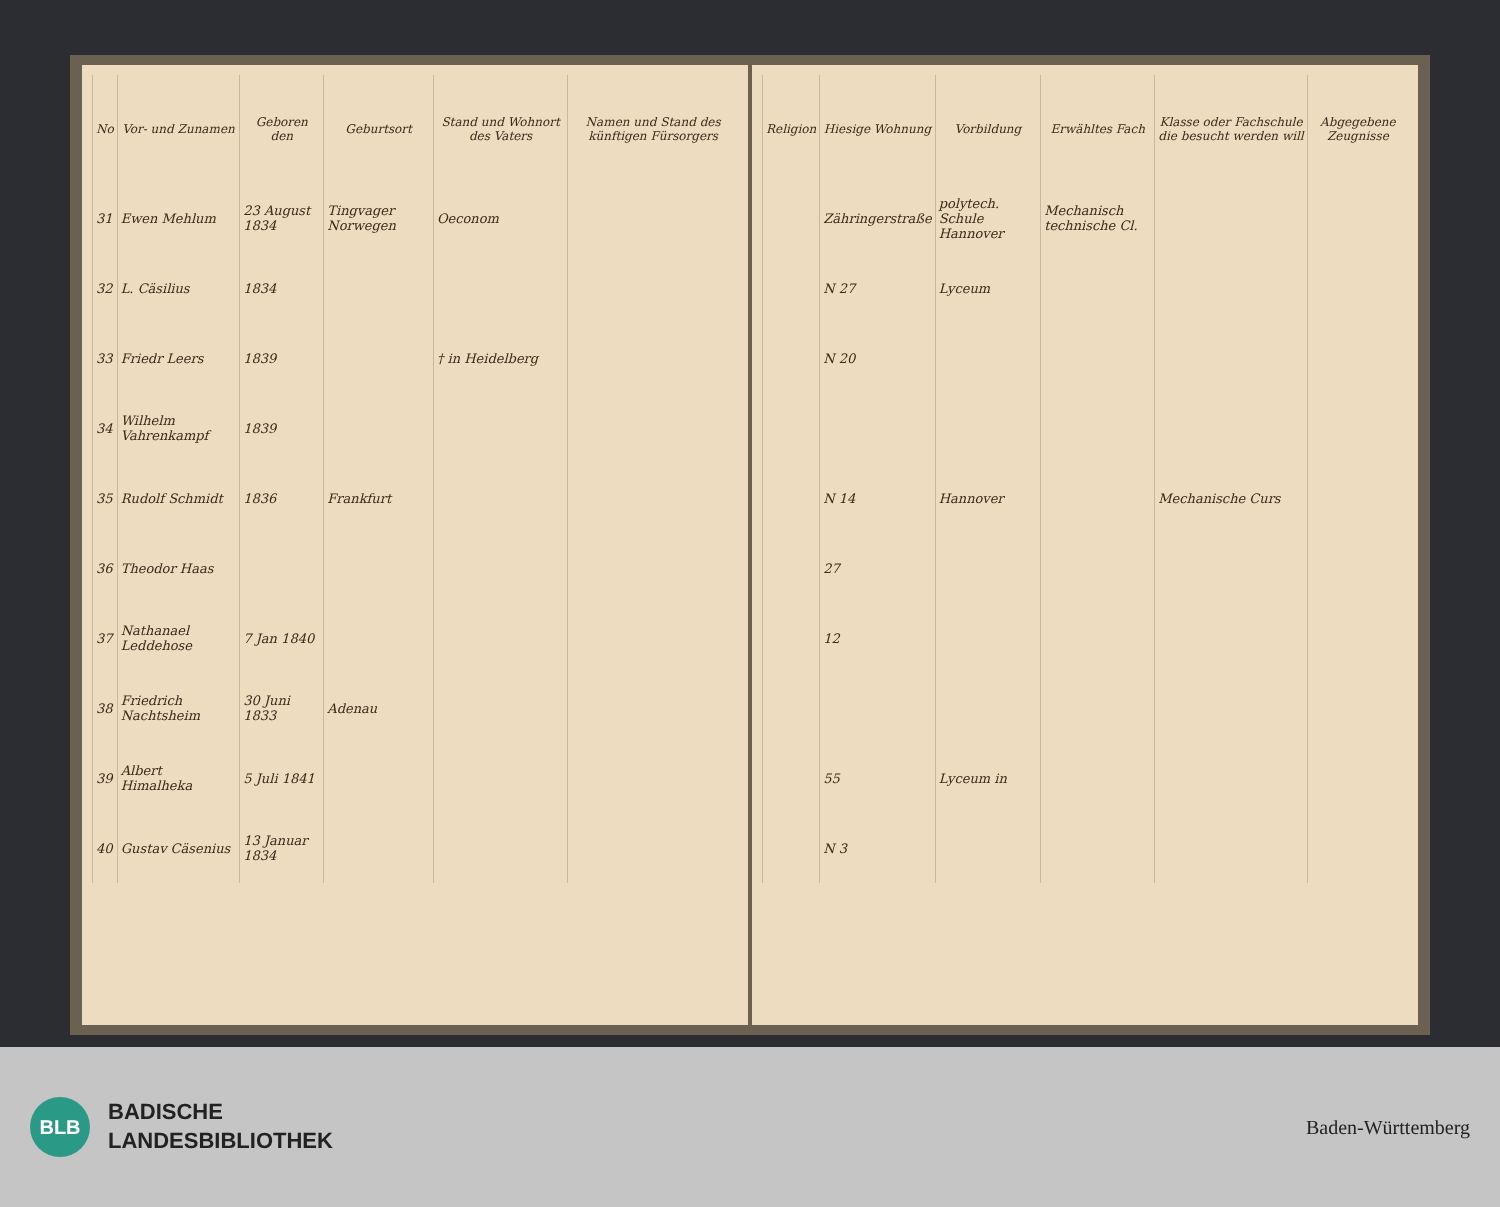| No | Vor- und Zunamen | Geboren den | Geburtsort | Stand und Wohnort des Vaters | Namen und Stand des künftigen Fürsorgers |
| --- | --- | --- | --- | --- | --- |
| 31 | Ewen Mehlum | 23 August 1834 | Tingvager Norwegen | Oeconom | |
| 32 | L. Cäsilius | 1834 | | | |
| 33 | Friedr Leers | 1839 | | † in Heidelberg | |
| 34 | Wilhelm Vahrenkampf | 1839 | | | |
| 35 | Rudolf Schmidt | 1836 | Frankfurt | | |
| 36 | Theodor Haas | | | | |
| 37 | Nathanael Leddehose | 7 Jan 1840 | | | |
| 38 | Friedrich Nachtsheim | 30 Juni 1833 | Adenau | | |
| 39 | Albert Himalheka | 5 Juli 1841 | | | |
| 40 | Gustav Cäsenius | 13 Januar 1834 | | | |
| Religion | Hiesige Wohnung | Vorbildung | Erwähltes Fach | Klasse oder Fachschule die besucht werden will | Abgegebene Zeugnisse |
| --- | --- | --- | --- | --- | --- |
| | Zähringerstraße | polytech. Schule Hannover | Mechanisch technische Cl. | | |
| | N 27 | Lyceum | | | |
| | N 20 | | | | |
| | N 14 | Hannover | | Mechanische Curs | |
| | 27 | | | | |
| | 12 | | | | |
| | 55 | Lyceum in | | | |
| | N 3 | | | | |
BLB
BADISCHE
LANDESBIBLIOTHEK
Baden-Württemberg